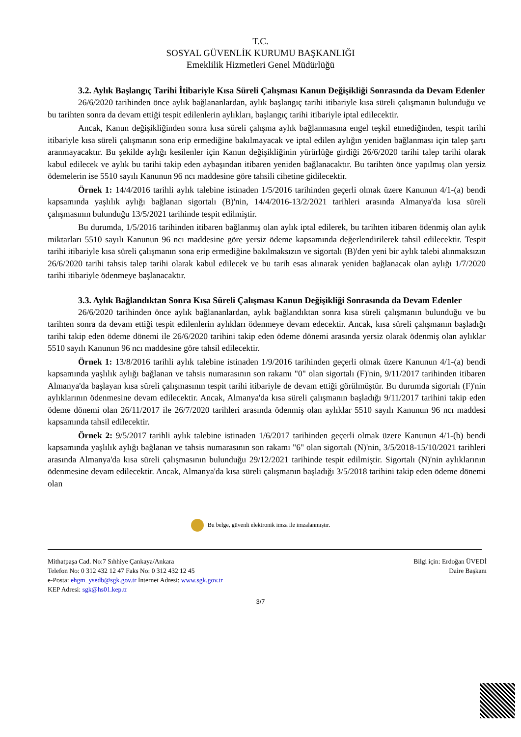T.C.
SOSYAL GÜVENLİK KURUMU BAŞKANLIĞI
Emeklilik Hizmetleri Genel Müdürlüğü
3.2. Aylık Başlangıç Tarihi İtibariyle Kısa Süreli Çalışması Kanun Değişikliği Sonrasında da Devam Edenler
26/6/2020 tarihinden önce aylık bağlananlardan, aylık başlangıç tarihi itibariyle kısa süreli çalışmanın bulunduğu ve bu tarihten sonra da devam ettiği tespit edilenlerin aylıkları, başlangıç tarihi itibariyle iptal edilecektir.
Ancak, Kanun değişikliğinden sonra kısa süreli çalışma aylık bağlanmasına engel teşkil etmediğinden, tespit tarihi itibariyle kısa süreli çalışmanın sona erip ermediğine bakılmayacak ve iptal edilen aylığın yeniden bağlanması için talep şartı aranmayacaktır. Bu şekilde aylığı kesilenler için Kanun değişikliğinin yürürlüğe girdiği 26/6/2020 tarihi talep tarihi olarak kabul edilecek ve aylık bu tarihi takip eden aybaşından itibaren yeniden bağlanacaktır. Bu tarihten önce yapılmış olan yersiz ödemelerin ise 5510 sayılı Kanunun 96 ncı maddesine göre tahsili cihetine gidilecektir.
Örnek 1: 14/4/2016 tarihli aylık talebine istinaden 1/5/2016 tarihinden geçerli olmak üzere Kanunun 4/1-(a) bendi kapsamında yaşlılık aylığı bağlanan sigortalı (B)'nin, 14/4/2016-13/2/2021 tarihleri arasında Almanya'da kısa süreli çalışmasının bulunduğu 13/5/2021 tarihinde tespit edilmiştir.
Bu durumda, 1/5/2016 tarihinden itibaren bağlanmış olan aylık iptal edilerek, bu tarihten itibaren ödenmiş olan aylık miktarları 5510 sayılı Kanunun 96 ncı maddesine göre yersiz ödeme kapsamında değerlendirilerek tahsil edilecektir. Tespit tarihi itibariyle kısa süreli çalışmanın sona erip ermediğine bakılmaksızın ve sigortalı (B)'den yeni bir aylık talebi alınmaksızın 26/6/2020 tarihi tahsis talep tarihi olarak kabul edilecek ve bu tarih esas alınarak yeniden bağlanacak olan aylığı 1/7/2020 tarihi itibariyle ödenmeye başlanacaktır.
3.3. Aylık Bağlandıktan Sonra Kısa Süreli Çalışması Kanun Değişikliği Sonrasında da Devam Edenler
26/6/2020 tarihinden önce aylık bağlananlardan, aylık bağlandıktan sonra kısa süreli çalışmanın bulunduğu ve bu tarihten sonra da devam ettiği tespit edilenlerin aylıkları ödenmeye devam edecektir. Ancak, kısa süreli çalışmanın başladığı tarihi takip eden ödeme dönemi ile 26/6/2020 tarihini takip eden ödeme dönemi arasında yersiz olarak ödenmiş olan aylıklar 5510 sayılı Kanunun 96 ncı maddesine göre tahsil edilecektir.
Örnek 1: 13/8/2016 tarihli aylık talebine istinaden 1/9/2016 tarihinden geçerli olmak üzere Kanunun 4/1-(a) bendi kapsamında yaşlılık aylığı bağlanan ve tahsis numarasının son rakamı "0" olan sigortalı (F)'nin, 9/11/2017 tarihinden itibaren Almanya'da başlayan kısa süreli çalışmasının tespit tarihi itibariyle de devam ettiği görülmüştür. Bu durumda sigortalı (F)'nin aylıklarının ödenmesine devam edilecektir. Ancak, Almanya'da kısa süreli çalışmanın başladığı 9/11/2017 tarihini takip eden ödeme dönemi olan 26/11/2017 ile 26/7/2020 tarihleri arasında ödenmiş olan aylıklar 5510 sayılı Kanunun 96 ncı maddesi kapsamında tahsil edilecektir.
Örnek 2: 9/5/2017 tarihli aylık talebine istinaden 1/6/2017 tarihinden geçerli olmak üzere Kanunun 4/1-(b) bendi kapsamında yaşlılık aylığı bağlanan ve tahsis numarasının son rakamı "6" olan sigortalı (N)'nin, 3/5/2018-15/10/2021 tarihleri arasında Almanya'da kısa süreli çalışmasının bulunduğu 29/12/2021 tarihinde tespit edilmiştir. Sigortalı (N)'nin aylıklarının ödenmesine devam edilecektir. Ancak, Almanya'da kısa süreli çalışmanın başladığı 3/5/2018 tarihini takip eden ödeme dönemi olan
Bu belge, güvenli elektronik imza ile imzalanmıştır.
Mithatpaşa Cad. No:7 Sıhhiye Çankaya/Ankara
Telefon No: 0 312 432 12 47 Faks No: 0 312 432 12 45
e-Posta: ehgm_ysedb@sgk.gov.tr İnternet Adresi: www.sgk.gov.tr
KEP Adresi: sgk@hs01.kep.tr
Bilgi için: Erdoğan ÜVEDİ
Daire Başkanı
3/7